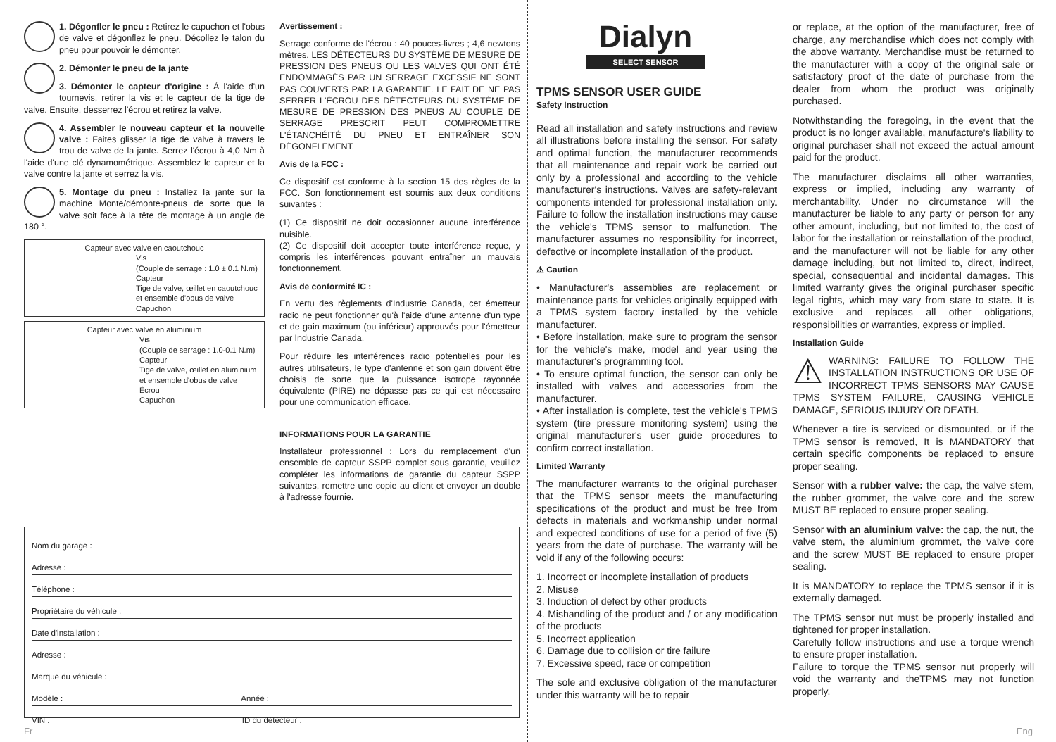1. Dégonfler le pneu : Retirez le capuchon et l'obus de valve et dégonflez le pneu. Décollez le talon du pneu pour pouvoir le démonter.
2. Démonter le pneu de la jante
3. Démonter le capteur d'origine : À l'aide d'un tournevis, retirer la vis et le capteur de la tige de valve. Ensuite, desserrez l'écrou et retirez la valve.
4. Assembler le nouveau capteur et la nouvelle valve : Faites glisser la tige de valve à travers le trou de valve de la jante. Serrez l'écrou à 4,0 Nm à l'aide d'une clé dynamométrique. Assemblez le capteur et la valve contre la jante et serrez la vis.
5. Montage du pneu : Installez la jante sur la machine Monte/démonte-pneus de sorte que la valve soit face à la tête de montage à un angle de 180 °.
Capteur avec valve en caoutchouc
Vis
(Couple de serrage : 1.0 ± 0.1 N.m)
Capteur
Tige de valve, œillet en caoutchouc et ensemble d'obus de valve
Capuchon
Capteur avec valve en aluminium
Vis
(Couple de serrage : 1.0-0.1 N.m)
Capteur
Tige de valve, œillet en aluminium et ensemble d'obus de valve
Écrou
Capuchon
Avertissement :
Serrage conforme de l'écrou : 40 pouces-livres ; 4,6 newtons mètres. LES DÉTECTEURS DU SYSTÈME DE MESURE DE PRESSION DES PNEUS OU LES VALVES QUI ONT ÉTÉ ENDOMMAGÉS PAR UN SERRAGE EXCESSIF NE SONT PAS COUVERTS PAR LA GARANTIE. LE FAIT DE NE PAS SERRER L'ÉCROU DES DÉTECTEURS DU SYSTÈME DE MESURE DE PRESSION DES PNEUS AU COUPLE DE SERRAGE PRESCRIT PEUT COMPROMETTRE L'ÉTANCHÉITÉ DU PNEU ET ENTRAÎNER SON DÉGONFLEMENT.
Avis de la FCC :
Ce dispositif est conforme à la section 15 des règles de la FCC. Son fonctionnement est soumis aux deux conditions suivantes :
(1) Ce dispositif ne doit occasionner aucune interférence nuisible.
(2) Ce dispositif doit accepter toute interférence reçue, y compris les interférences pouvant entraîner un mauvais fonctionnement.
Avis de conformité IC :
En vertu des règlements d'Industrie Canada, cet émetteur radio ne peut fonctionner qu'à l'aide d'une antenne d'un type et de gain maximum (ou inférieur) approuvés pour l'émetteur par Industrie Canada.
Pour réduire les interférences radio potentielles pour les autres utilisateurs, le type d'antenne et son gain doivent être choisis de sorte que la puissance isotrope rayonnée équivalente (PIRE) ne dépasse pas ce qui est nécessaire pour une communication efficace.
INFORMATIONS POUR LA GARANTIE
Installateur professionnel : Lors du remplacement d'un ensemble de capteur SSPP complet sous garantie, veuillez compléter les informations de garantie du capteur SSPP suivantes, remettre une copie au client et envoyer un double à l'adresse fournie.
Nom du garage :
Adresse :
Téléphone :
Propriétaire du véhicule :
Date d'installation :
Adresse :
Marque du véhicule :
Modèle : Année :
VIN : ID du détecteur :
Fr
Dialyn
SELECT SENSOR
TPMS SENSOR USER GUIDE
Safety Instruction
Read all installation and safety instructions and review all illustrations before installing the sensor. For safety and optimal function, the manufacturer recommends that all maintenance and repair work be carried out only by a professional and according to the vehicle manufacturer's instructions. Valves are safety-relevant components intended for professional installation only. Failure to follow the installation instructions may cause the vehicle's TPMS sensor to malfunction. The manufacturer assumes no responsibility for incorrect, defective or incomplete installation of the product.
⚠ Caution
• Manufacturer's assemblies are replacement or maintenance parts for vehicles originally equipped with a TPMS system factory installed by the vehicle manufacturer.
• Before installation, make sure to program the sensor for the vehicle's make, model and year using the manufacturer's programming tool.
• To ensure optimal function, the sensor can only be installed with valves and accessories from the manufacturer.
• After installation is complete, test the vehicle's TPMS system (tire pressure monitoring system) using the original manufacturer's user guide procedures to confirm correct installation.
Limited Warranty
The manufacturer warrants to the original purchaser that the TPMS sensor meets the manufacturing specifications of the product and must be free from defects in materials and workmanship under normal and expected conditions of use for a period of five (5) years from the date of purchase. The warranty will be void if any of the following occurs:
1. Incorrect or incomplete installation of products
2. Misuse
3. Induction of defect by other products
4. Mishandling of the product and / or any modification of the products
5. Incorrect application
6. Damage due to collision or tire failure
7. Excessive speed, race or competition
The sole and exclusive obligation of the manufacturer under this warranty will be to repair
or replace, at the option of the manufacturer, free of charge, any merchandise which does not comply with the above warranty. Merchandise must be returned to the manufacturer with a copy of the original sale or satisfactory proof of the date of purchase from the dealer from whom the product was originally purchased.
Notwithstanding the foregoing, in the event that the product is no longer available, manufacture's liability to original purchaser shall not exceed the actual amount paid for the product.
The manufacturer disclaims all other warranties, express or implied, including any warranty of merchantability. Under no circumstance will the manufacturer be liable to any party or person for any other amount, including, but not limited to, the cost of labor for the installation or reinstallation of the product, and the manufacturer will not be liable for any other damage including, but not limited to, direct, indirect, special, consequential and incidental damages. This limited warranty gives the original purchaser specific legal rights, which may vary from state to state. It is exclusive and replaces all other obligations, responsibilities or warranties, express or implied.
Installation Guide
⚠ WARNING: FAILURE TO FOLLOW THE INSTALLATION INSTRUCTIONS OR USE OF INCORRECT TPMS SENSORS MAY CAUSE TPMS SYSTEM FAILURE, CAUSING VEHICLE DAMAGE, SERIOUS INJURY OR DEATH.
Whenever a tire is serviced or dismounted, or if the TPMS sensor is removed, It is MANDATORY that certain specific components be replaced to ensure proper sealing.
Sensor with a rubber valve: the cap, the valve stem, the rubber grommet, the valve core and the screw MUST BE replaced to ensure proper sealing.
Sensor with an aluminium valve: the cap, the nut, the valve stem, the aluminium grommet, the valve core and the screw MUST BE replaced to ensure proper sealing.
It is MANDATORY to replace the TPMS sensor if it is externally damaged.
The TPMS sensor nut must be properly installed and tightened for proper installation.
Carefully follow instructions and use a torque wrench to ensure proper installation.
Failure to torque the TPMS sensor nut properly will void the warranty and theTPMS may not function properly.
Eng